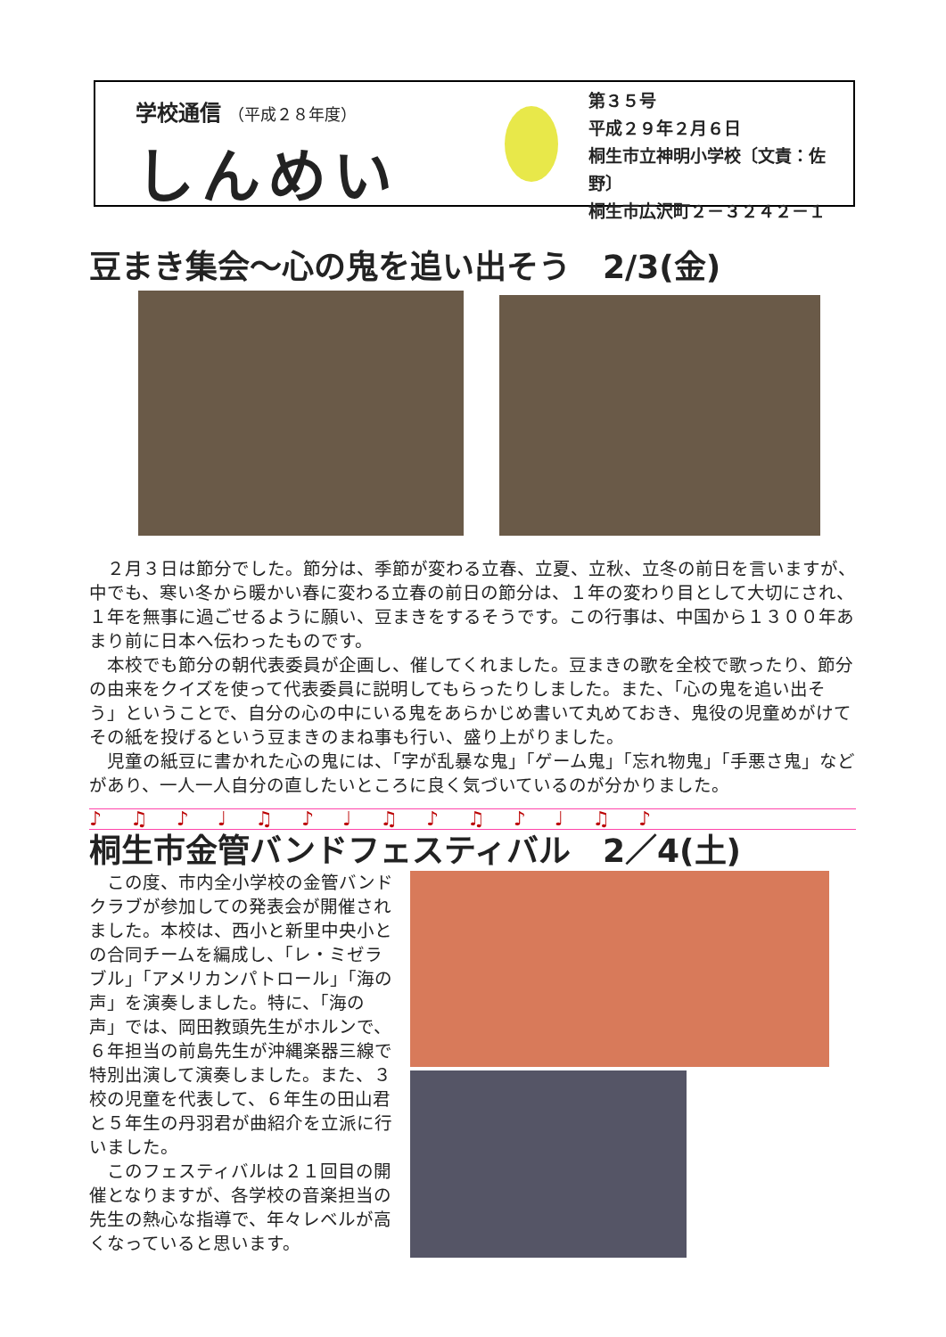学校通信 （平成２８年度）
しんめい
第３５号
平成２９年２月６日
桐生市立神明小学校〔文責：佐野〕
桐生市広沢町２－３２４２－１
豆まき集会～心の鬼を追い出そう　2/3(金)
２月３日は節分でした。節分は、季節が変わる立春、立夏、立秋、立冬の前日を言いますが、中でも、寒い冬から暖かい春に変わる立春の前日の節分は、１年の変わり目として大切にされ、１年を無事に過ごせるように願い、豆まきをするそうです。この行事は、中国から１３００年あまり前に日本へ伝わったものです。
本校でも節分の朝代表委員が企画し、催してくれました。豆まきの歌を全校で歌ったり、節分の由来をクイズを使って代表委員に説明してもらったりしました。また、「心の鬼を追い出そう」ということで、自分の心の中にいる鬼をあらかじめ書いて丸めておき、鬼役の児童めがけてその紙を投げるという豆まきのまね事も行い、盛り上がりました。
児童の紙豆に書かれた心の鬼には、「字が乱暴な鬼」「ゲーム鬼」「忘れ物鬼」「手悪さ鬼」などがあり、一人一人自分の直したいところに良く気づいているのが分かりました。
♪♫♪♩♫♪♩♫♪♫♪♩♫♪
桐生市金管バンドフェスティバル　2／4(土)
この度、市内全小学校の金管バンドクラブが参加しての発表会が開催されました。本校は、西小と新里中央小との合同チームを編成し、「レ・ミゼラブル」「アメリカンパトロール」「海の声」を演奏しました。特に、「海の声」では、岡田教頭先生がホルンで、６年担当の前島先生が沖縄楽器三線で特別出演して演奏しました。また、３校の児童を代表して、６年生の田山君と５年生の丹羽君が曲紹介を立派に行いました。
このフェスティバルは２１回目の開催となりますが、各学校の音楽担当の先生の熱心な指導で、年々レベルが高くなっていると思います。